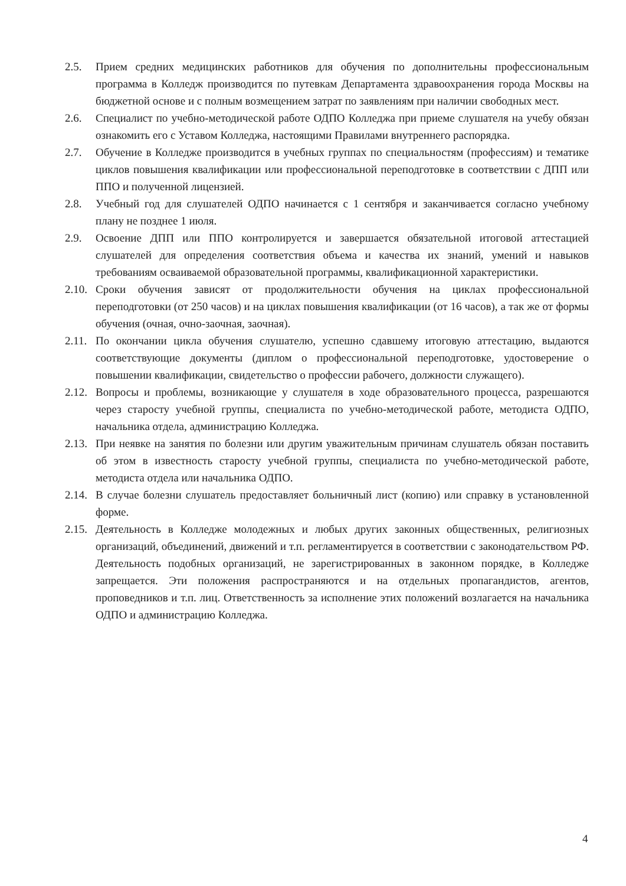2.5. Прием средних медицинских работников для обучения по дополнительны профессиональным программа в Колледж производится по путевкам Департамента здравоохранения города Москвы на бюджетной основе и с полным возмещением затрат по заявлениям при наличии свободных мест.
2.6. Специалист по учебно-методической работе ОДПО Колледжа при приеме слушателя на учебу обязан ознакомить его с Уставом Колледжа, настоящими Правилами внутреннего распорядка.
2.7. Обучение в Колледже производится в учебных группах по специальностям (профессиям) и тематике циклов повышения квалификации или профессиональной переподготовке в соответствии с ДПП или ППО и полученной лицензией.
2.8. Учебный год для слушателей ОДПО начинается с 1 сентября и заканчивается согласно учебному плану не позднее 1 июля.
2.9. Освоение ДПП или ППО контролируется и завершается обязательной итоговой аттестацией слушателей для определения соответствия объема и качества их знаний, умений и навыков требованиям осваиваемой образовательной программы, квалификационной характеристики.
2.10.
Сроки обучения зависят от продолжительности обучения на циклах профессиональной переподготовки (от 250 часов) и на циклах повышения квалификации (от 16 часов), а так же от формы обучения (очная, очно-заочная, заочная).
2.11.
По окончании цикла обучения слушателю, успешно сдавшему итоговую аттестацию, выдаются соответствующие документы (диплом о профессиональной переподготовке, удостоверение о повышении квалификации, свидетельство о профессии рабочего, должности служащего).
2.12.
Вопросы и проблемы, возникающие у слушателя в ходе образовательного процесса, разрешаются через старосту учебной группы, специалиста по учебно-методической работе, методиста ОДПО, начальника отдела, администрацию Колледжа.
2.13.
При неявке на занятия по болезни или другим уважительным причинам слушатель обязан поставить об этом в известность старосту учебной группы, специалиста по учебно-методической работе, методиста отдела или начальника ОДПО.
2.14.
В случае болезни слушатель предоставляет больничный лист (копию) или справку в установленной форме.
2.15.
Деятельность в Колледже молодежных и любых других законных общественных, религиозных организаций, объединений, движений и т.п. регламентируется в соответствии с законодательством РФ. Деятельность подобных организаций, не зарегистрированных в законном порядке, в Колледже запрещается. Эти положения распространяются и на отдельных пропагандистов, агентов, проповедников и т.п. лиц. Ответственность за исполнение этих положений возлагается на начальника ОДПО и администрацию Колледжа.
4